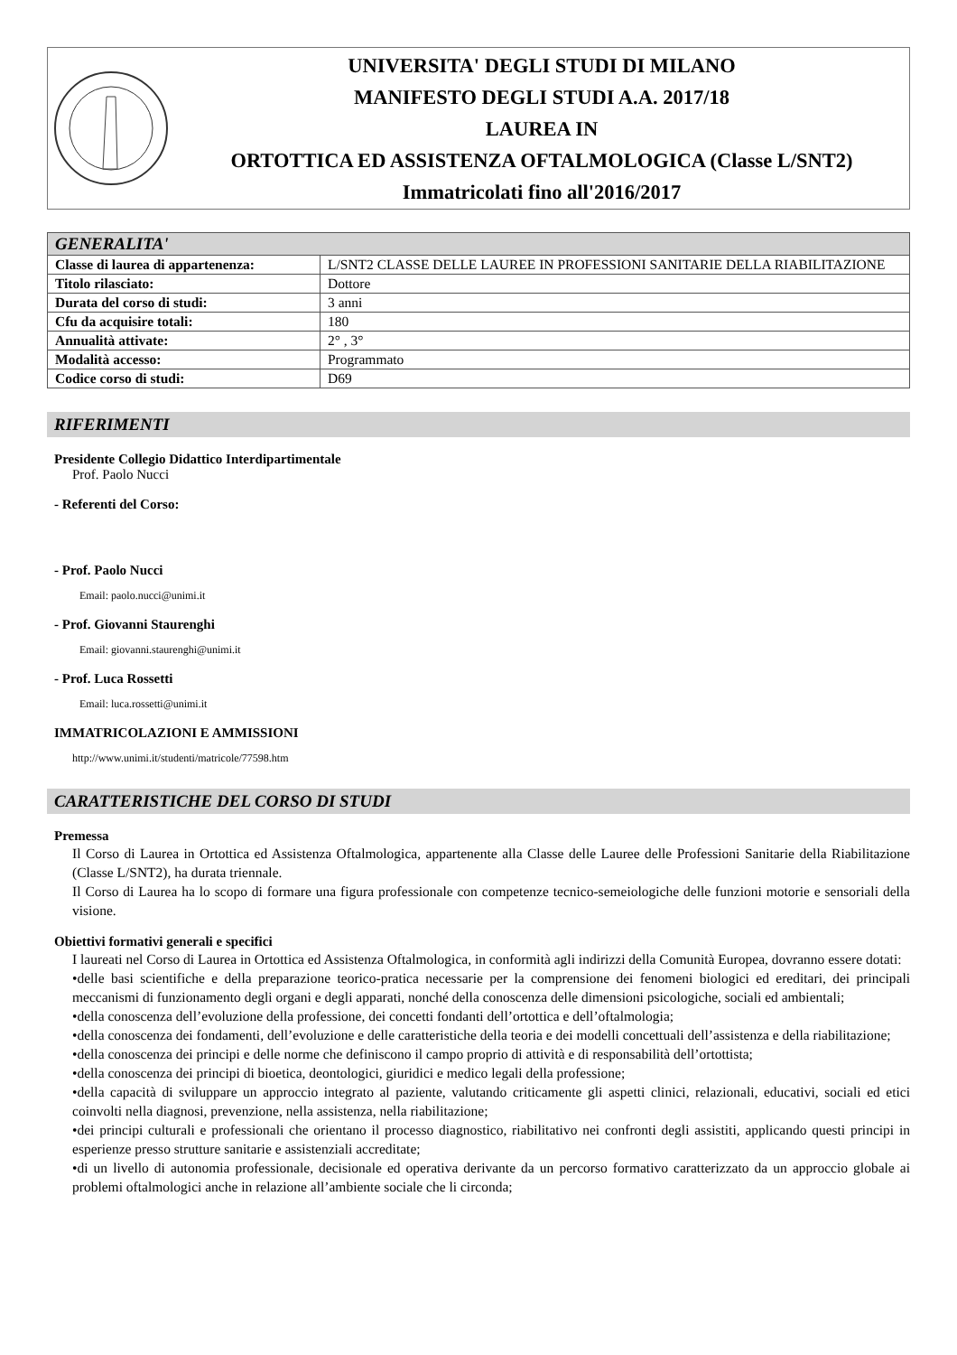UNIVERSITA' DEGLI STUDI DI MILANO
MANIFESTO DEGLI STUDI A.A. 2017/18
LAUREA IN
ORTOTTICA ED ASSISTENZA OFTALMOLOGICA (Classe L/SNT2)
Immatricolati fino all'2016/2017
| GENERALITA' | |
| --- | --- |
| Classe di laurea di appartenenza: | L/SNT2 CLASSE DELLE LAUREE IN PROFESSIONI SANITARIE DELLA RIABILITAZIONE |
| Titolo rilasciato: | Dottore |
| Durata del corso di studi: | 3 anni |
| Cfu da acquisire totali: | 180 |
| Annualità attivate: | 2° , 3° |
| Modalità accesso: | Programmato |
| Codice corso di studi: | D69 |
RIFERIMENTI
Presidente Collegio Didattico Interdipartimentale
Prof. Paolo Nucci
- Referenti del Corso:
- Prof. Paolo Nucci
Email: paolo.nucci@unimi.it
- Prof. Giovanni Staurenghi
Email: giovanni.staurenghi@unimi.it
- Prof. Luca Rossetti
Email: luca.rossetti@unimi.it
IMMATRICOLAZIONI E AMMISSIONI
http://www.unimi.it/studenti/matricole/77598.htm
CARATTERISTICHE DEL CORSO DI STUDI
Premessa
Il Corso di Laurea in Ortottica ed Assistenza Oftalmologica, appartenente alla Classe delle Lauree delle Professioni Sanitarie della Riabilitazione (Classe L/SNT2), ha durata triennale.
Il Corso di Laurea ha lo scopo di formare una figura professionale con competenze tecnico-semeiologiche delle funzioni motorie e sensoriali della visione.
Obiettivi formativi generali e specifici
I laureati nel Corso di Laurea in Ortottica ed Assistenza Oftalmologica, in conformità agli indirizzi della Comunità Europea, dovranno essere dotati:
•delle basi scientifiche e della preparazione teorico-pratica necessarie per la comprensione dei fenomeni biologici ed ereditari, dei principali meccanismi di funzionamento degli organi e degli apparati, nonché della conoscenza delle dimensioni psicologiche, sociali ed ambientali;
•della conoscenza dell’evoluzione della professione, dei concetti fondanti dell’ortottica e dell’oftalmologia;
•della conoscenza dei fondamenti, dell’evoluzione e delle caratteristiche della teoria e dei modelli concettuali dell’assistenza e della riabilitazione;
•della conoscenza dei principi e delle norme che definiscono il campo proprio di attività e di responsabilità dell’ortottista;
•della conoscenza dei principi di bioetica, deontologici, giuridici e medico legali della professione;
•della capacità di sviluppare un approccio integrato al paziente, valutando criticamente gli aspetti clinici, relazionali, educativi, sociali ed etici coinvolti nella diagnosi, prevenzione, nella assistenza, nella riabilitazione;
•dei principi culturali e professionali che orientano il processo diagnostico, riabilitativo nei confronti degli assistiti, applicando questi principi in esperienze presso strutture sanitarie e assistenziali accreditate;
•di un livello di autonomia professionale, decisionale ed operativa derivante da un percorso formativo caratterizzato da un approccio globale ai problemi oftalmologici anche in relazione all’ambiente sociale che li circonda;